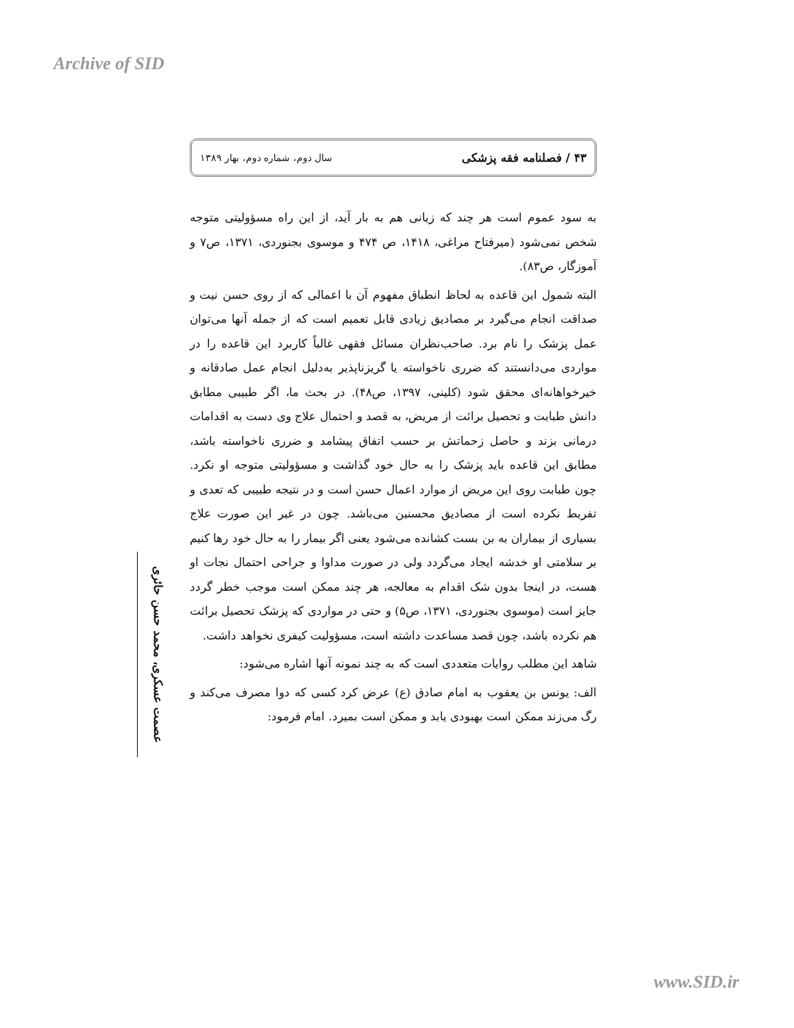Archive of SID
۴۳ / فصلنامه فقه پزشکی سال دوم، شماره دوم، بهار ۱۳۸۹
به سود عموم است هر چند که زیانی هم به بار آید، از این راه مسؤولیتی متوجه شخص نمی‌شود (میرفتاح مراغی، ۱۴۱۸، ص ۴۷۴ و موسوی بجنوردی، ۱۳۷۱، ص۷ و آموزگار، ص۸۳).
البته شمول این قاعده به لحاظ انطباق مفهوم آن با اعمالی که از روی حسن نیت و صداقت انجام می‌گیرد بر مصادیق زیادی قابل تعمیم است که از جمله آنها می‌توان عمل پزشک را نام برد. صاحب‌نظران مسائل فقهی غالباً کاربرد این قاعده را در مواردی می‌دانستند که ضرری ناخواسته یا گریزناپذیر به‌دلیل انجام عمل صادقانه و خیرخواهانه‌ای محقق شود (کلینی، ۱۳۹۷، ص۴۸). در بحث ما، اگر طبیبی مطابق دانش طبابت و تحصیل برائت از مریض، به قصد و احتمال علاج وی دست به اقدامات درمانی بزند و حاصل زحماتش بر حسب اتفاق پیشامد و ضرری ناخواسته باشد، مطابق این قاعده باید پزشک را به حال خود گذاشت و مسؤولیتی متوجه او نکرد. چون طبابت روی این مریض از موارد اعمال حسن است و در نتیجه طبیبی که تعدی و تفریط نکرده است از مصادیق محسنین می‌باشد. چون در غیر این صورت علاج بسیاری از بیماران به بن بست کشانده می‌شود یعنی اگر بیمار را به حال خود رها کنیم بر سلامتی او خدشه ایجاد می‌گردد ولی در صورت مداوا و جراحی احتمال نجات او هست، در اینجا بدون شک اقدام به معالجه، هر چند ممکن است موجب خطر گردد جایز است (موسوی بجنوردی، ۱۳۷۱، ص۵) و حتی در مواردی که پزشک تحصیل برائت هم نکرده باشد، چون قصد مساعدت داشته است، مسؤولیت کیفری نخواهد داشت.
شاهد این مطلب روایات متعددی است که به چند نمونه آنها اشاره می‌شود:
الف: یونس بن یعقوب به امام صادق (ع) عرض کرد کسی که دوا مصرف می‌کند و رگ می‌زند ممکن است بهبودی یابد و ممکن است بمیرد. امام فرمود:
عصمت عسکری، محمد حسن حائری
www.SID.ir